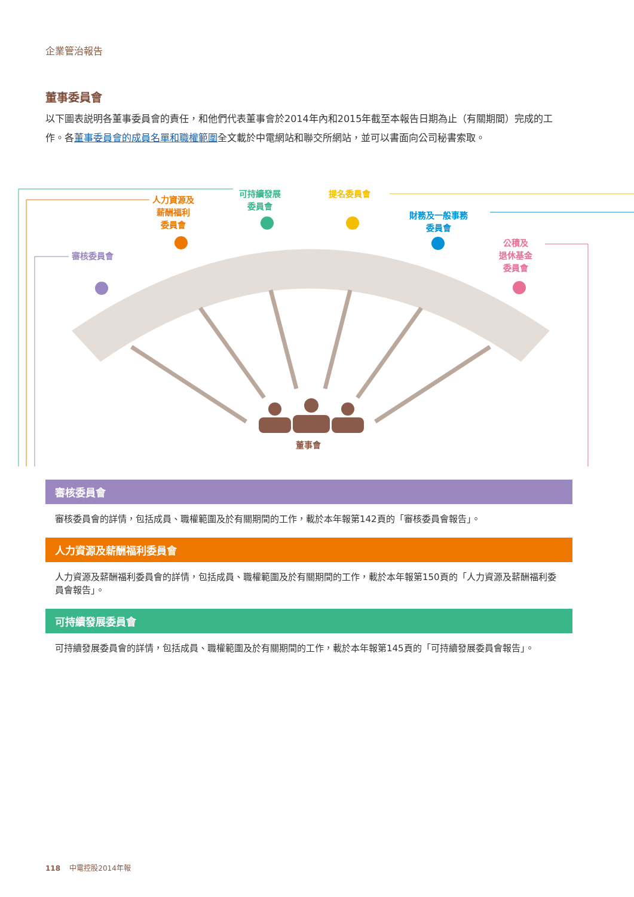企業管治報告
董事委員會
以下圖表説明各董事委員會的責任，和他們代表董事會於2014年內和2015年截至本報告日期為止（有關期間）完成的工作。各董事委員會的成員名單和職權範圍全文載於中電網站和聯交所網站，並可以書面向公司秘書索取。
審核委員會
人力資源及
薪酬福利
委員會
可持續發展
委員會
提名委員會
財務及一般事務
委員會
公積及
退休基金
委員會
董事會
審核委員會
審核委員會的詳情，包括成員、職權範圍及於有關期間的工作，載於本年報第142頁的「審核委員會報告」。
人力資源及薪酬福利委員會
人力資源及薪酬福利委員會的詳情，包括成員、職權範圍及於有關期間的工作，載於本年報第150頁的「人力資源及薪酬福利委員會報告」。
可持續發展委員會
可持續發展委員會的詳情，包括成員、職權範圍及於有關期間的工作，載於本年報第145頁的「可持續發展委員會報告」。
118 中電控股2014年報